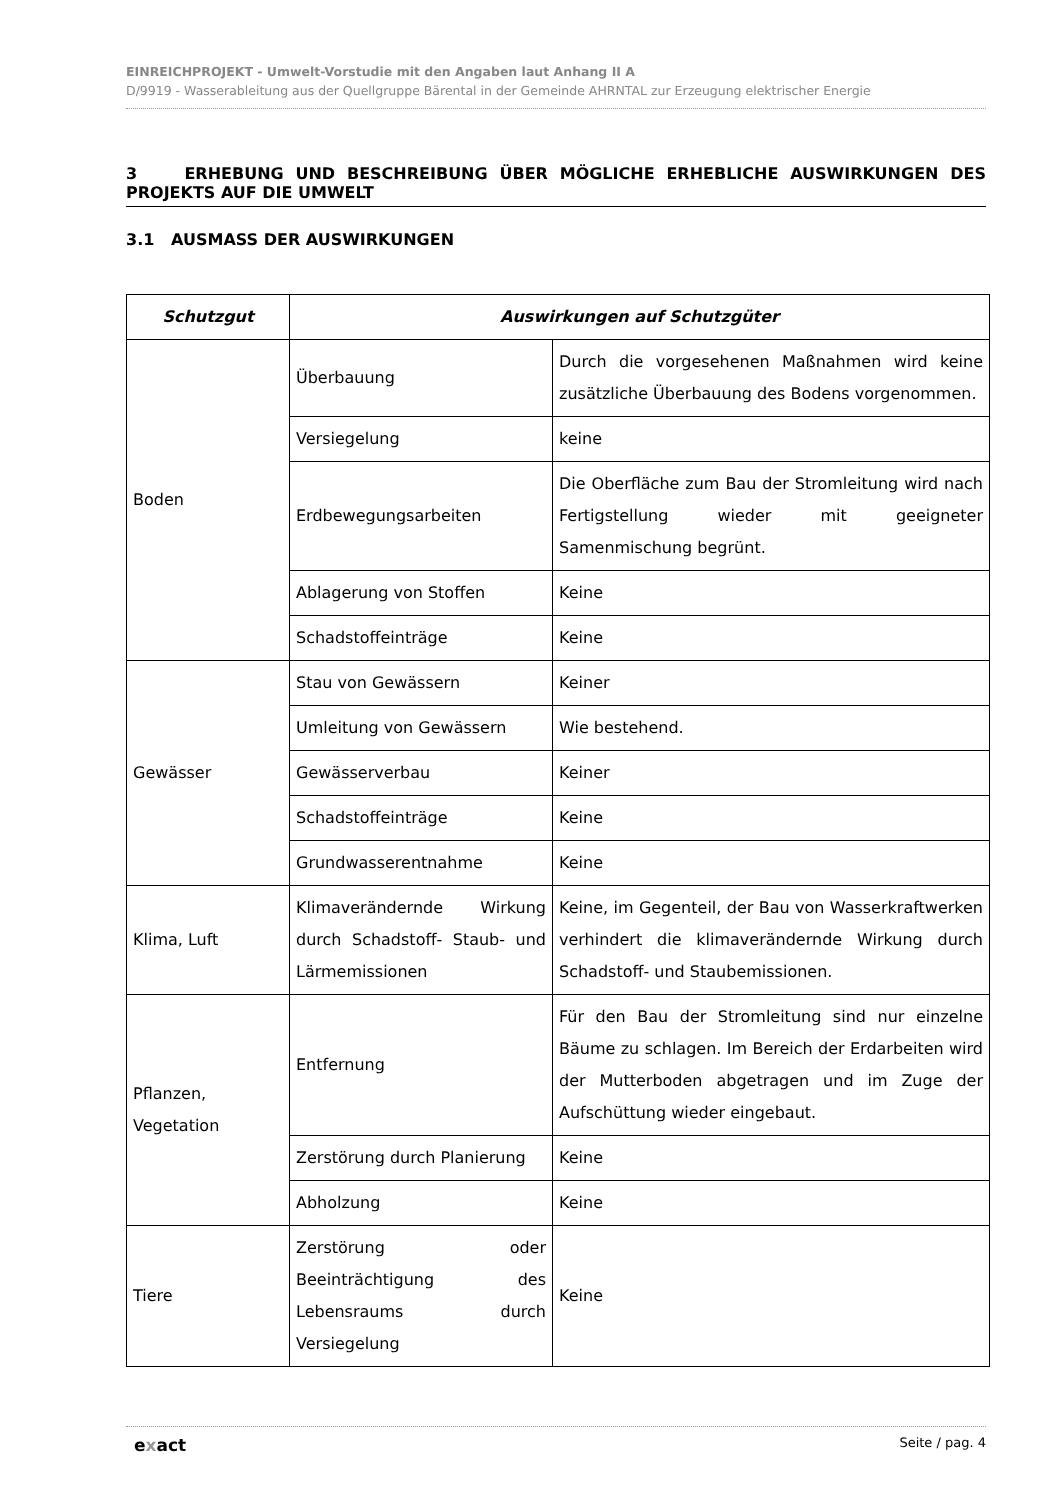EINREICHPROJEKT - Umwelt-Vorstudie mit den Angaben laut Anhang II A
D/9919 - Wasserableitung aus der Quellgruppe Bärental in der Gemeinde AHRNTAL zur Erzeugung elektrischer Energie
3 ERHEBUNG UND BESCHREIBUNG ÜBER MÖGLICHE ERHEBLICHE AUSWIRKUNGEN DES PROJEKTS AUF DIE UMWELT
3.1 AUSMASS DER AUSWIRKUNGEN
| Schutzgut | Auswirkungen auf Schutzgüter | |
| --- | --- | --- |
| Boden | Überbauung | Durch die vorgesehenen Maßnahmen wird keine zusätzliche Überbauung des Bodens vorgenommen. |
| | Versiegelung | keine |
| | Erdbewegungsarbeiten | Die Oberfläche zum Bau der Stromleitung wird nach Fertigstellung wieder mit geeigneter Samenmischung begrünt. |
| | Ablagerung von Stoffen | Keine |
| | Schadstoffeinträge | Keine |
| Gewässer | Stau von Gewässern | Keiner |
| | Umleitung von Gewässern | Wie bestehend. |
| | Gewässerverbau | Keiner |
| | Schadstoffeinträge | Keine |
| | Grundwasserentnahme | Keine |
| Klima, Luft | Klimaverändernde Wirkung durch Schadstoff- Staub- und Lärmemissionen | Keine, im Gegenteil, der Bau von Wasserkraftwerken verhindert die klimaverändernde Wirkung durch Schadstoff- und Staubemissionen. |
| Pflanzen, Vegetation | Entfernung | Für den Bau der Stromleitung sind nur einzelne Bäume zu schlagen. Im Bereich der Erdarbeiten wird der Mutterboden abgetragen und im Zuge der Aufschüttung wieder eingebaut. |
| | Zerstörung durch Planierung | Keine |
| | Abholzung | Keine |
| Tiere | Zerstörung oder Beeinträchtigung des Lebensraums durch Versiegelung | Keine |
exact Seite / pag. 4